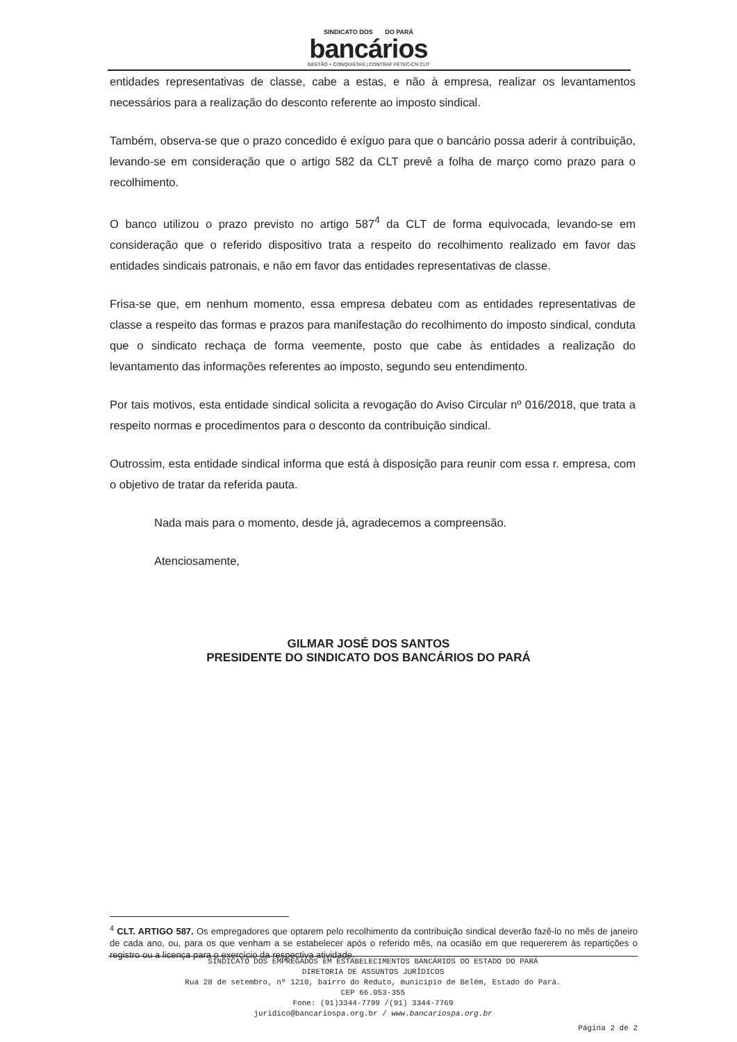SINDICATO DOS DO PARÁ
bancários
GESTÃO + CONQUISTAS | CONTRAF FETEC-CN CUT
entidades representativas de classe, cabe a estas, e não à empresa, realizar os levantamentos necessários para a realização do desconto referente ao imposto sindical.
Também, observa-se que o prazo concedido é exíguo para que o bancário possa aderir à contribuição, levando-se em consideração que o artigo 582 da CLT prevê a folha de março como prazo para o recolhimento.
O banco utilizou o prazo previsto no artigo 587<sup>4</sup> da CLT de forma equivocada, levando-se em consideração que o referido dispositivo trata a respeito do recolhimento realizado em favor das entidades sindicais patronais, e não em favor das entidades representativas de classe.
Frisa-se que, em nenhum momento, essa empresa debateu com as entidades representativas de classe a respeito das formas e prazos para manifestação do recolhimento do imposto sindical, conduta que o sindicato rechaça de forma veemente, posto que cabe às entidades a realização do levantamento das informações referentes ao imposto, segundo seu entendimento.
Por tais motivos, esta entidade sindical solicita a revogação do Aviso Circular nº 016/2018, que trata a respeito normas e procedimentos para o desconto da contribuição sindical.
Outrossim, esta entidade sindical informa que está à disposição para reunir com essa r. empresa, com o objetivo de tratar da referida pauta.
Nada mais para o momento, desde já, agradecemos a compreensão.
Atenciosamente,
GILMAR JOSÉ DOS SANTOS
PRESIDENTE DO SINDICATO DOS BANCÁRIOS DO PARÁ
<sup>4</sup> CLT. ARTIGO 587. Os empregadores que optarem pelo recolhimento da contribuição sindical deverão fazê-lo no mês de janeiro de cada ano, ou, para os que venham a se estabelecer após o referido mês, na ocasião em que requererem às repartições o registro ou a licença para o exercício da respectiva atividade.
SINDICATO DOS EMPREGADOS EM ESTABELECIMENTOS BANCÁRIOS DO ESTADO DO PARÁ
DIRETORIA DE ASSUNTOS JURÍDICOS
Rua 28 de setembro, nº 1210, bairro do Reduto, município de Belém, Estado do Pará.
CEP 66.053-355
Fone: (91)3344-7799 /(91) 3344-7769
juridico@bancariospa.org.br / www.bancariospa.org.br
Página 2 de 2